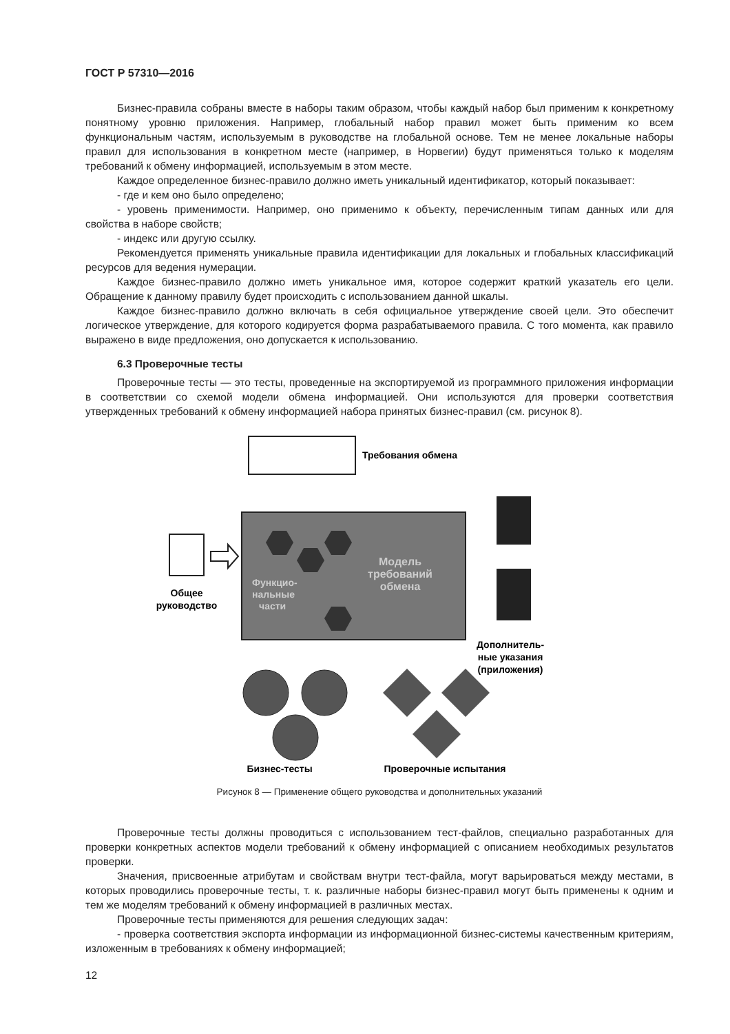ГОСТ Р 57310—2016
Бизнес-правила собраны вместе в наборы таким образом, чтобы каждый набор был применим к конкретному понятному уровню приложения. Например, глобальный набор правил может быть применим ко всем функциональным частям, используемым в руководстве на глобальной основе. Тем не менее локальные наборы правил для использования в конкретном месте (например, в Норвегии) будут применяться только к моделям требований к обмену информацией, используемым в этом месте.
Каждое определенное бизнес-правило должно иметь уникальный идентификатор, который показывает:
- где и кем оно было определено;
- уровень применимости. Например, оно применимо к объекту, перечисленным типам данных или для свойства в наборе свойств;
- индекс или другую ссылку.
Рекомендуется применять уникальные правила идентификации для локальных и глобальных классификаций ресурсов для ведения нумерации.
Каждое бизнес-правило должно иметь уникальное имя, которое содержит краткий указатель его цели. Обращение к данному правилу будет происходить с использованием данной шкалы.
Каждое бизнес-правило должно включать в себя официальное утверждение своей цели. Это обеспечит логическое утверждение, для которого кодируется форма разрабатываемого правила. С того момента, как правило выражено в виде предложения, оно допускается к использованию.
6.3 Проверочные тесты
Проверочные тесты — это тесты, проведенные на экспортируемой из программного приложения информации в соответствии со схемой модели обмена информацией. Они используются для проверки соответствия утвержденных требований к обмену информацией набора принятых бизнес-правил (см. рисунок 8).
Требования обмена
Функцио-
нальные
части
Модель
требований
обмена
Общее
руководство
Дополнитель-
ные указания
(приложения)
Бизнес-тесты
Проверочные испытания
Рисунок 8 — Применение общего руководства и дополнительных указаний
Проверочные тесты должны проводиться с использованием тест-файлов, специально разработанных для проверки конкретных аспектов модели требований к обмену информацией с описанием необходимых результатов проверки.
Значения, присвоенные атрибутам и свойствам внутри тест-файла, могут варьироваться между местами, в которых проводились проверочные тесты, т. к. различные наборы бизнес-правил могут быть применены к одним и тем же моделям требований к обмену информацией в различных местах.
Проверочные тесты применяются для решения следующих задач:
- проверка соответствия экспорта информации из информационной бизнес-системы качественным критериям, изложенным в требованиях к обмену информацией;
12